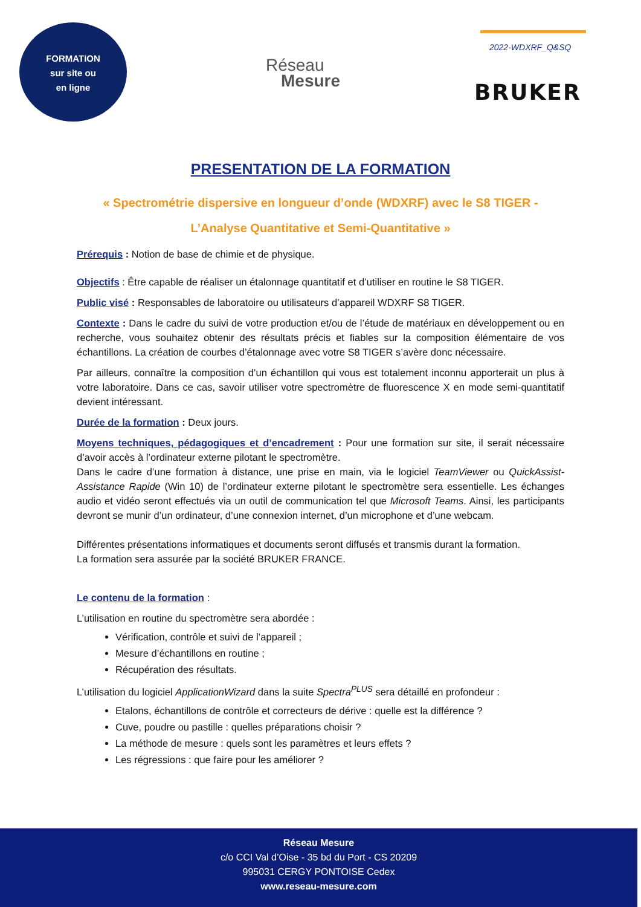FORMATION
sur site ou
en ligne
Réseau
Mesure
2022-WDXRF_Q&SQ
BRUKER
PRESENTATION DE LA FORMATION
« Spectrométrie dispersive en longueur d’onde (WDXRF) avec le S8 TIGER -
L’Analyse Quantitative et Semi-Quantitative »
Prérequis : Notion de base de chimie et de physique.
Objectifs : Être capable de réaliser un étalonnage quantitatif et d’utiliser en routine le S8 TIGER.
Public visé : Responsables de laboratoire ou utilisateurs d’appareil WDXRF S8 TIGER.
Contexte : Dans le cadre du suivi de votre production et/ou de l’étude de matériaux en développement ou en recherche, vous souhaitez obtenir des résultats précis et fiables sur la composition élémentaire de vos échantillons. La création de courbes d’étalonnage avec votre S8 TIGER s’avère donc nécessaire.
Par ailleurs, connaître la composition d’un échantillon qui vous est totalement inconnu apporterait un plus à votre laboratoire. Dans ce cas, savoir utiliser votre spectromètre de fluorescence X en mode semi-quantitatif devient intéressant.
Durée de la formation : Deux jours.
Moyens techniques, pédagogiques et d’encadrement : Pour une formation sur site, il serait nécessaire d’avoir accès à l’ordinateur externe pilotant le spectromètre.
Dans le cadre d’une formation à distance, une prise en main, via le logiciel TeamViewer ou QuickAssist-Assistance Rapide (Win 10) de l’ordinateur externe pilotant le spectromètre sera essentielle. Les échanges audio et vidéo seront effectués via un outil de communication tel que Microsoft Teams. Ainsi, les participants devront se munir d’un ordinateur, d’une connexion internet, d’un microphone et d’une webcam.
Différentes présentations informatiques et documents seront diffusés et transmis durant la formation.
La formation sera assurée par la société BRUKER FRANCE.
Le contenu de la formation :
L’utilisation en routine du spectromètre sera abordée :
Vérification, contrôle et suivi de l’appareil ;
Mesure d’échantillons en routine ;
Récupération des résultats.
L’utilisation du logiciel ApplicationWizard dans la suite Spectra<sup>PLUS</sup> sera détaillé en profondeur :
Etalons, échantillons de contrôle et correcteurs de dérive : quelle est la différence ?
Cuve, poudre ou pastille : quelles préparations choisir ?
La méthode de mesure : quels sont les paramètres et leurs effets ?
Les régressions : que faire pour les améliorer ?
Réseau Mesure
c/o CCI Val d’Oise - 35 bd du Port - CS 20209
995031 CERGY PONTOISE Cedex
www.reseau-mesure.com